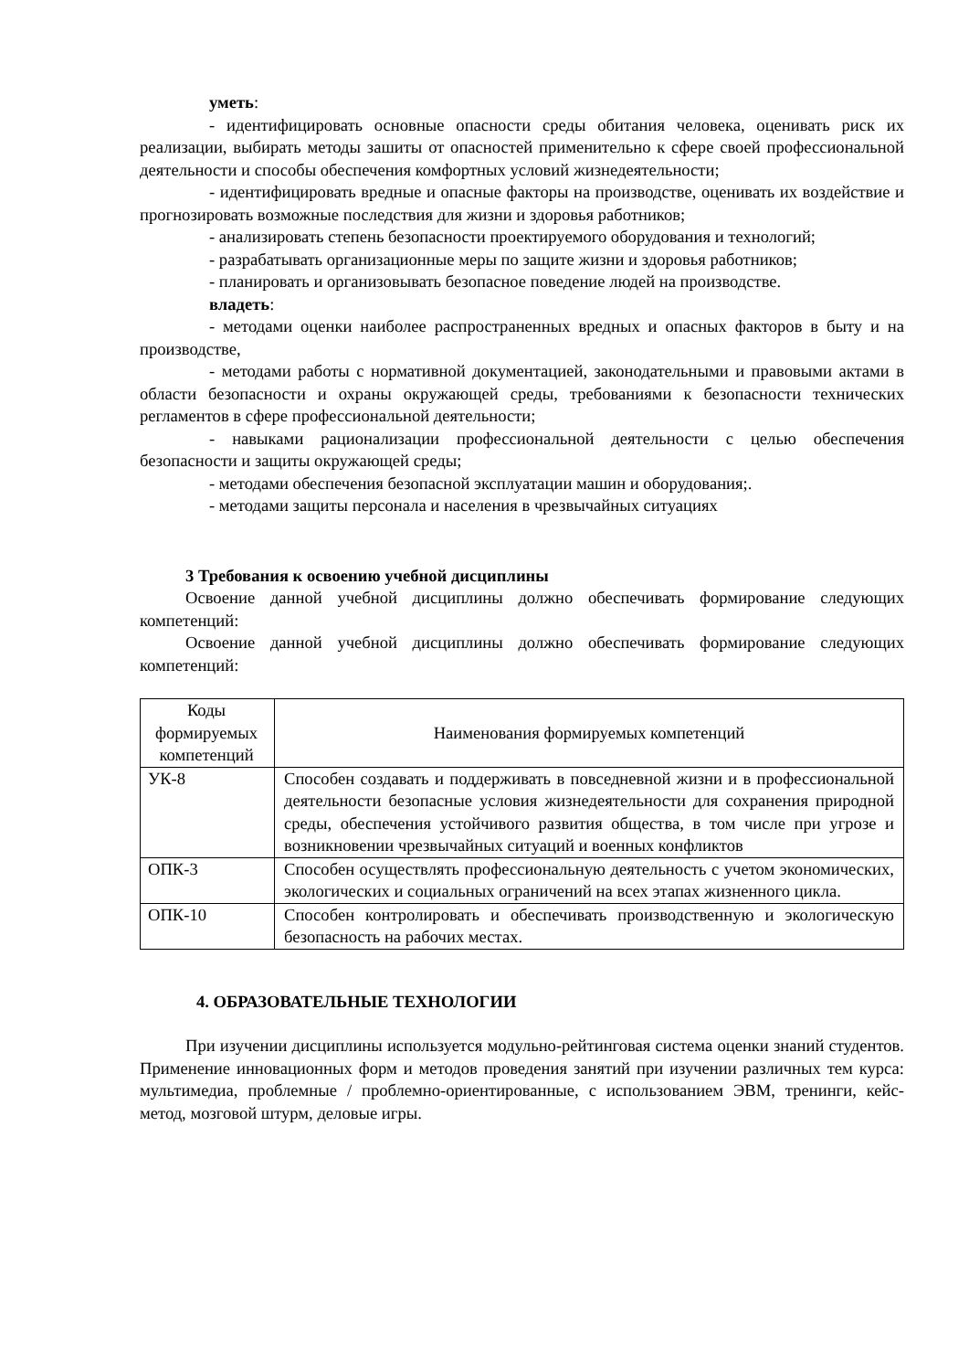уметь:
- идентифицировать основные опасности среды обитания человека, оценивать риск их реализации, выбирать методы зашиты от опасностей применительно к сфере своей профессиональной деятельности и способы обеспечения комфортных условий жизнедеятельности;
- идентифицировать вредные и опасные факторы на производстве, оценивать их воздействие и прогнозировать возможные последствия для жизни и здоровья работников;
- анализировать степень безопасности проектируемого оборудования и технологий;
- разрабатывать организационные меры по защите жизни и здоровья работников;
- планировать и организовывать безопасное поведение людей на производстве.
владеть:
- методами оценки наиболее распространенных вредных и опасных факторов в быту и на производстве,
- методами работы с нормативной документацией, законодательными и правовыми актами в области безопасности и охраны окружающей среды, требованиями к безопасности технических регламентов в сфере профессиональной деятельности;
- навыками рационализации профессиональной деятельности с целью обеспечения безопасности и защиты окружающей среды;
- методами обеспечения безопасной эксплуатации машин и оборудования;.
- методами защиты персонала и населения в чрезвычайных ситуациях
3 Требования к освоению учебной дисциплины
Освоение данной учебной дисциплины должно обеспечивать формирование следующих компетенций:
Освоение данной учебной дисциплины должно обеспечивать формирование следующих компетенций:
| Коды формируемых компетенций | Наименования формируемых компетенций |
| УК-8 | Способен создавать и поддерживать в повседневной жизни и в профессиональной деятельности безопасные условия жизнедеятельности для сохранения природной среды, обеспечения устойчивого развития общества, в том числе при угрозе и возникновении чрезвычайных ситуаций и военных конфликтов |
| ОПК-3 | Способен осуществлять профессиональную деятельность с учетом экономических, экологических и социальных ограничений на всех этапах жизненного цикла. |
| ОПК-10 | Способен контролировать и обеспечивать производственную и экологическую безопасность на рабочих местах. |
4. ОБРАЗОВАТЕЛЬНЫЕ ТЕХНОЛОГИИ
При изучении дисциплины используется модульно-рейтинговая система оценки знаний студентов. Применение инновационных форм и методов проведения занятий при изучении различных тем курса: мультимедиа, проблемные / проблемно-ориентированные, с использованием ЭВМ, тренинги, кейс-метод, мозговой штурм, деловые игры.